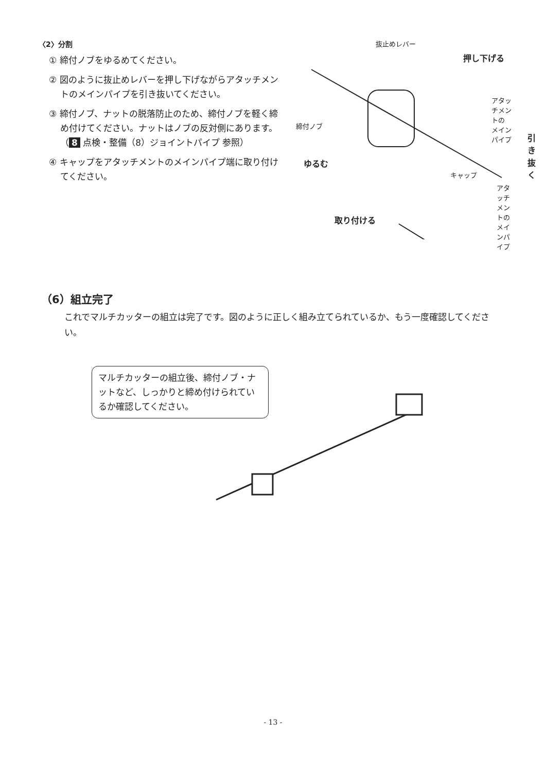〈2〉分割
① 締付ノブをゆるめてください。
② 図のように抜止めレバーを押し下げながらアタッチメントのメインパイプを引き抜いてください。
③ 締付ノブ、ナットの脱落防止のため、締付ノブを軽く締め付けてください。ナットはノブの反対側にあります。（ 8 点検・整備（8）ジョイントパイプ 参照）
④ キャップをアタッチメントのメインパイプ端に取り付けてください。
抜止めレバー
押し下げる
アタッチメントの
メインパイプ
締付ノブ
引き抜く
ゆるむ
キャップ
アタッチメントの
メインパイプ
取り付ける
（6）組立完了
これでマルチカッターの組立は完了です。図のように正しく組み立てられているか、もう一度確認してください。
マルチカッターの組立後、締付ノブ・ナットなど、しっかりと締め付けられているか確認してください。
- 13 -